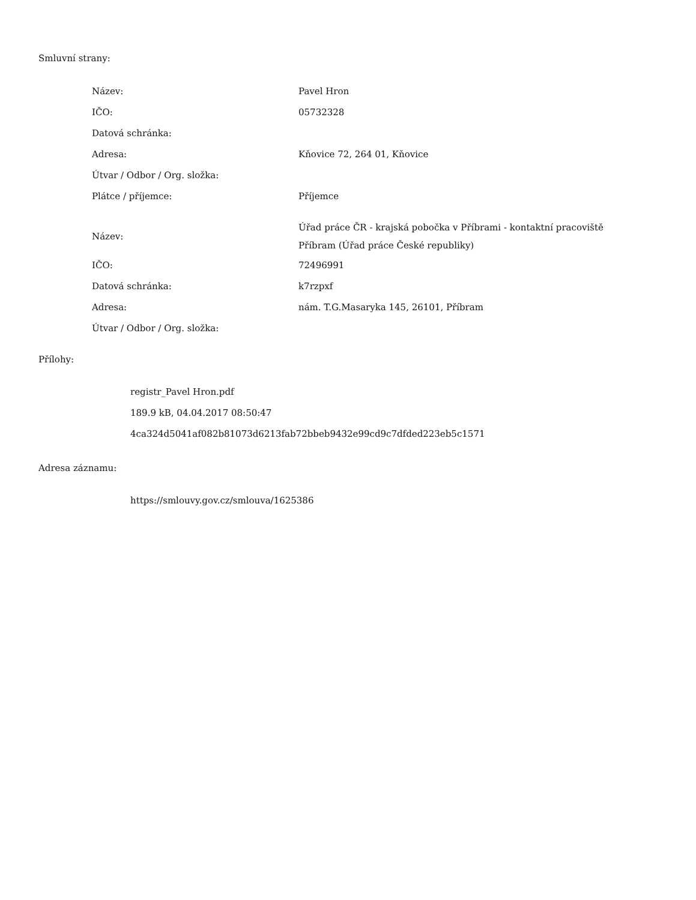Smluvní strany:
| Název: | Pavel Hron |
| IČO: | 05732328 |
| Datová schránka: | |
| Adresa: | Kňovice 72, 264 01, Kňovice |
| Útvar / Odbor / Org. složka: | |
| Plátce / příjemce: | Příjemce |
| Název: | Úřad práce ČR - krajská pobočka v Příbrami - kontaktní pracoviště Příbram (Úřad práce České republiky) |
| IČO: | 72496991 |
| Datová schránka: | k7rzpxf |
| Adresa: | nám. T.G.Masaryka 145, 26101, Příbram |
| Útvar / Odbor / Org. složka: | |
Přílohy:
registr_Pavel Hron.pdf
189.9 kB, 04.04.2017 08:50:47
4ca324d5041af082b81073d6213fab72bbeb9432e99cd9c7dfded223eb5c1571
Adresa záznamu:
https://smlouvy.gov.cz/smlouva/1625386